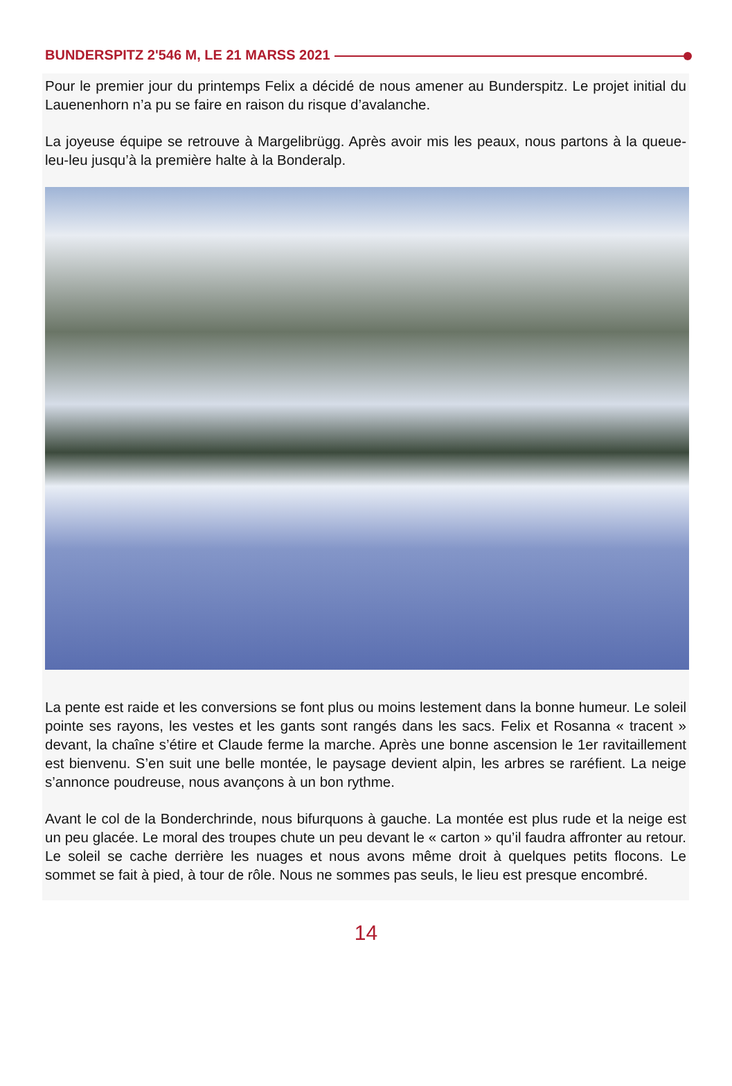BUNDERSPITZ 2'546 M, LE 21 MARSS 2021
Pour le premier jour du printemps Felix a décidé de nous amener au Bunderspitz. Le projet initial du Lauenenhorn n’a pu se faire en raison du risque d’avalanche.
La joyeuse équipe se retrouve à Margelibrügg. Après avoir mis les peaux, nous partons à la queue-leu-leu jusqu’à la première halte à la Bonderalp.
La pente est raide et les conversions se font plus ou moins lestement dans la bonne humeur. Le soleil pointe ses rayons, les vestes et les gants sont rangés dans les sacs. Felix et Rosanna « tracent » devant, la chaîne s’étire et Claude ferme la marche. Après une bonne ascension le 1er ravitaillement est bienvenu. S’en suit une belle montée, le paysage devient alpin, les arbres se raréfient. La neige s’annonce poudreuse, nous avançons à un bon rythme.
Avant le col de la Bonderchrinde, nous bifurquons à gauche. La montée est plus rude et la neige est un peu glacée. Le moral des troupes chute un peu devant le « carton » qu’il faudra affronter au retour. Le soleil se cache derrière les nuages et nous avons même droit à quelques petits flocons. Le sommet se fait à pied, à tour de rôle. Nous ne sommes pas seuls, le lieu est presque encombré.
14